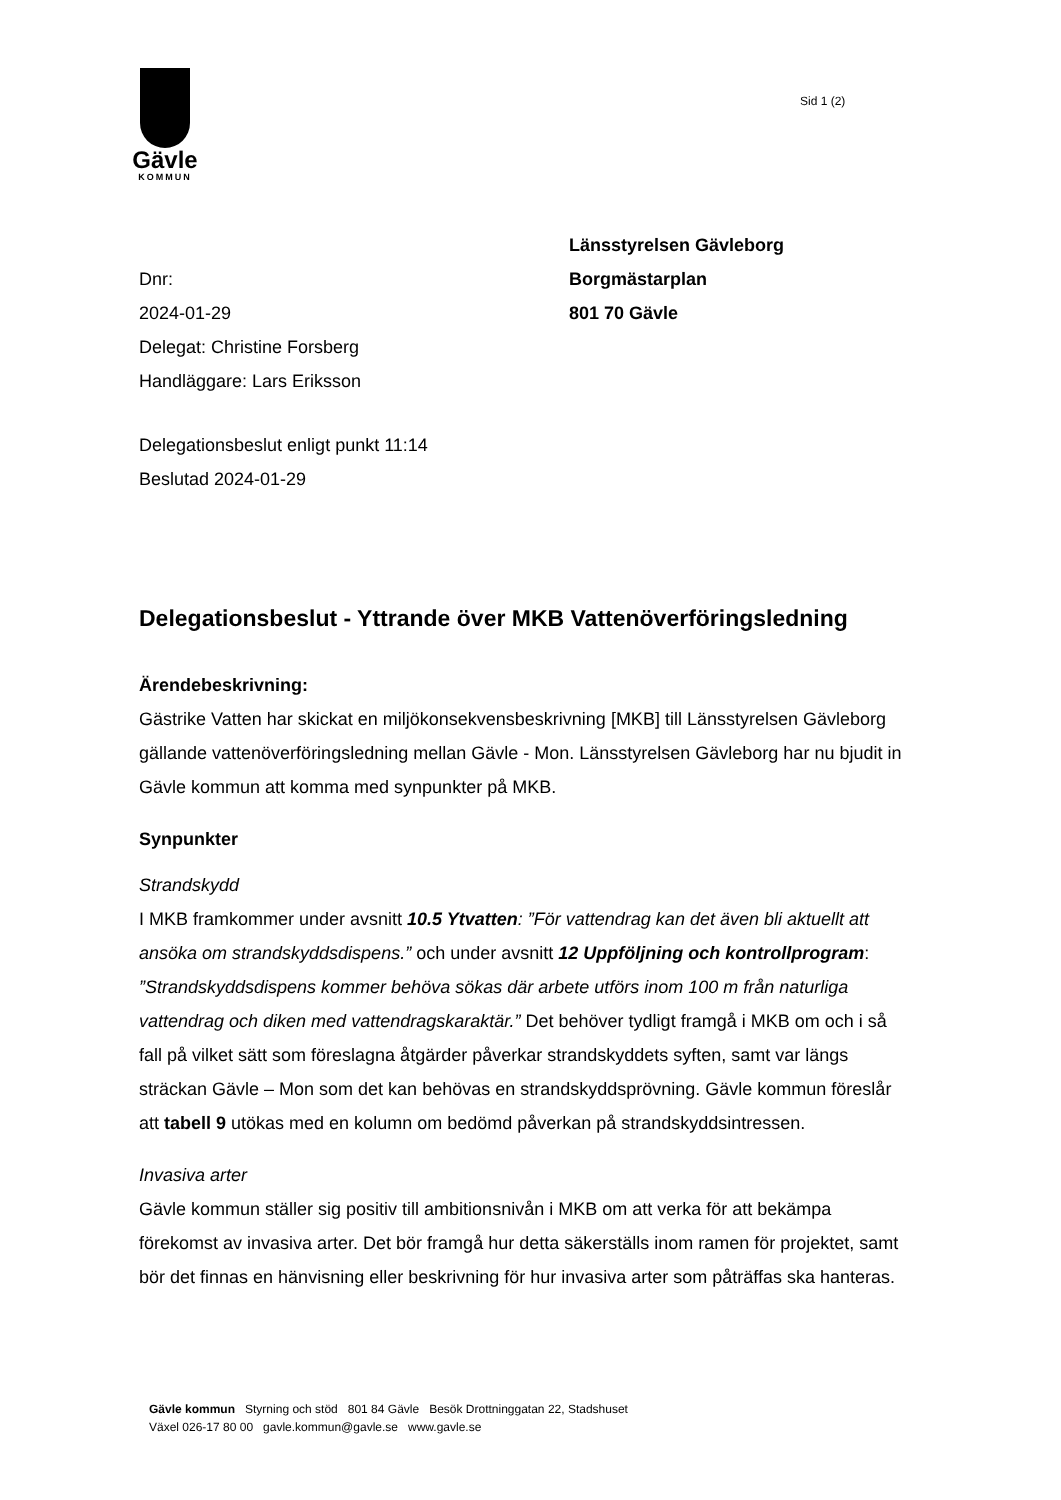Gävle
KOMMUN
Sid 1 (2)
Dnr:
2024-01-29
Delegat: Christine Forsberg
Handläggare: Lars Eriksson
Länsstyrelsen Gävleborg
Borgmästarplan
801 70 Gävle
Delegationsbeslut enligt punkt 11:14
Beslutad 2024-01-29
Delegationsbeslut - Yttrande över MKB Vattenöverföringsledning
Ärendebeskrivning:
Gästrike Vatten har skickat en miljökonsekvensbeskrivning [MKB] till Länsstyrelsen Gävleborg gällande vattenöverföringsledning mellan Gävle - Mon. Länsstyrelsen Gävleborg har nu bjudit in Gävle kommun att komma med synpunkter på MKB.
Synpunkter
Strandskydd
I MKB framkommer under avsnitt 10.5 Ytvatten: ”För vattendrag kan det även bli aktuellt att ansöka om strandskyddsdispens.” och under avsnitt 12 Uppföljning och kontrollprogram: ”Strandskyddsdispens kommer behöva sökas där arbete utförs inom 100 m från naturliga vattendrag och diken med vattendragskaraktär.” Det behöver tydligt framgå i MKB om och i så fall på vilket sätt som föreslagna åtgärder påverkar strandskyddets syften, samt var längs sträckan Gävle – Mon som det kan behövas en strandskyddsprövning. Gävle kommun föreslår att tabell 9 utökas med en kolumn om bedömd påverkan på strandskyddsintressen.
Invasiva arter
Gävle kommun ställer sig positiv till ambitionsnivån i MKB om att verka för att bekämpa förekomst av invasiva arter. Det bör framgå hur detta säkerställs inom ramen för projektet, samt bör det finnas en hänvisning eller beskrivning för hur invasiva arter som påträffas ska hanteras.
Gävle kommun Styrning och stöd 801 84 Gävle Besök Drottninggatan 22, Stadshuset
Växel 026-17 80 00 gavle.kommun@gavle.se www.gavle.se